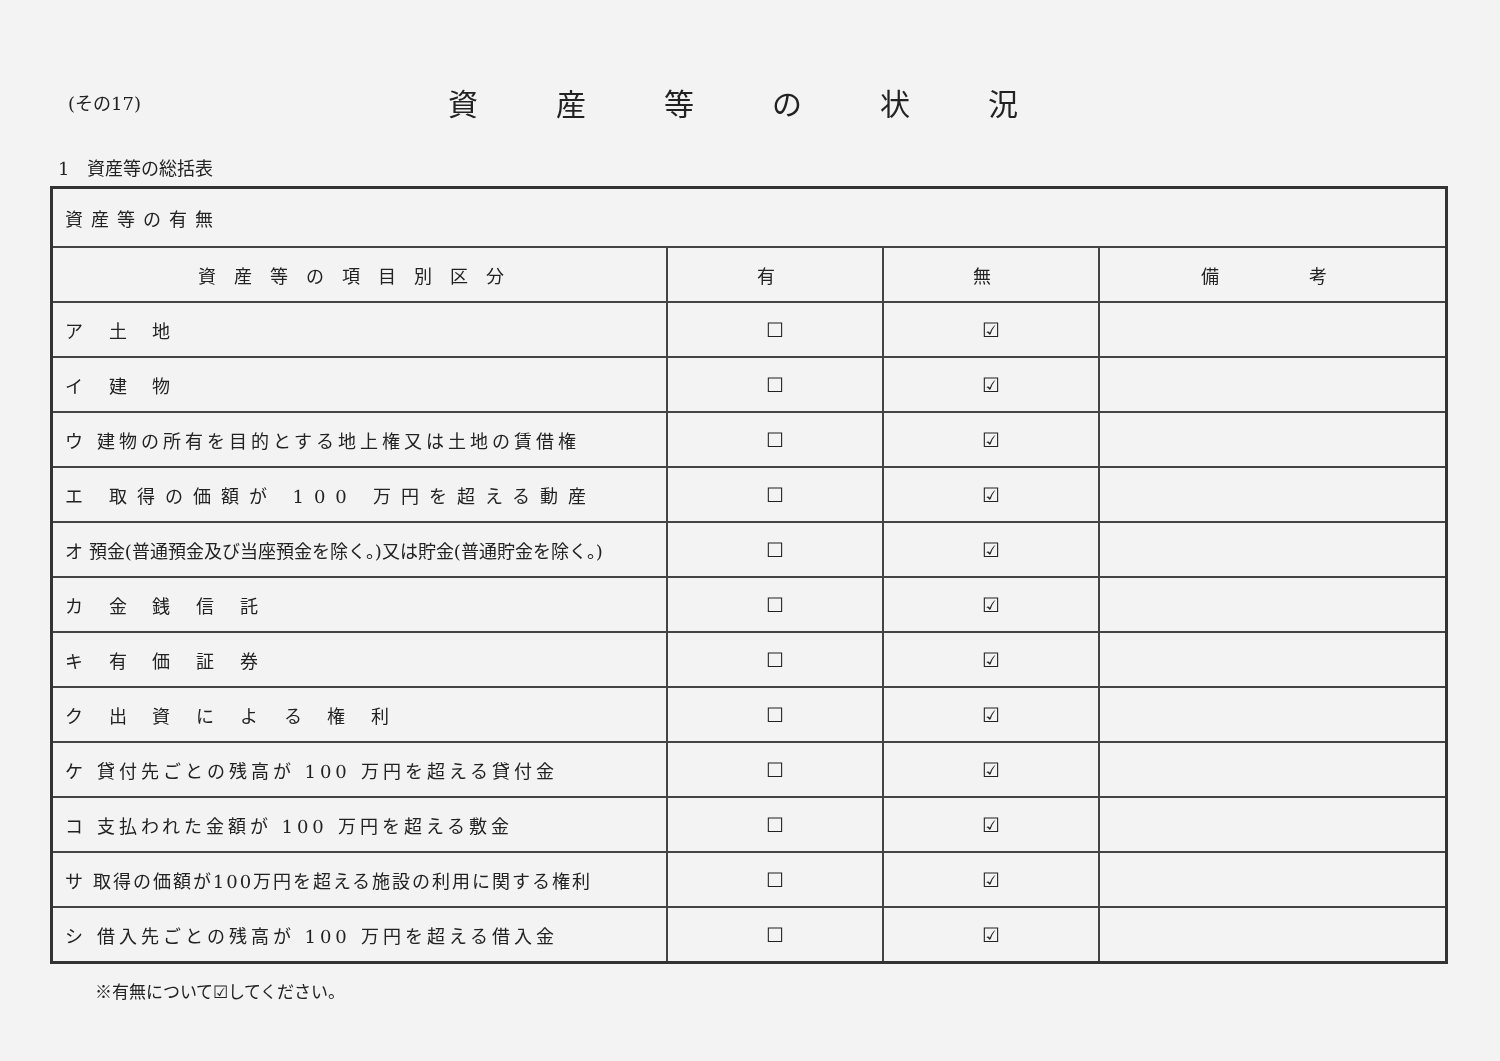(その17)
資産等の状況
1　資産等の総括表
| 資産等の有無 | | | |
| 資産等の項目別区分 | 有 | 無 | 備 考 |
| ア 土 地 | ☐ | ☑ | |
| イ 建 物 | ☐ | ☑ | |
| ウ 建物の所有を目的とする地上権又は土地の賃借権 | ☐ | ☑ | |
| エ 取得の価額が 100 万円を超える動産 | ☐ | ☑ | |
| オ 預金(普通預金及び当座預金を除く。)又は貯金(普通貯金を除く。) | ☐ | ☑ | |
| カ 金 銭 信 託 | ☐ | ☑ | |
| キ 有 価 証 券 | ☐ | ☑ | |
| ク 出 資 に よ る 権 利 | ☐ | ☑ | |
| ケ 貸付先ごとの残高が 100 万円を超える貸付金 | ☐ | ☑ | |
| コ 支払われた金額が 100 万円を超える敷金 | ☐ | ☑ | |
| サ 取得の価額が100万円を超える施設の利用に関する権利 | ☐ | ☑ | |
| シ 借入先ごとの残高が 100 万円を超える借入金 | ☐ | ☑ | |
※有無について☑してください。